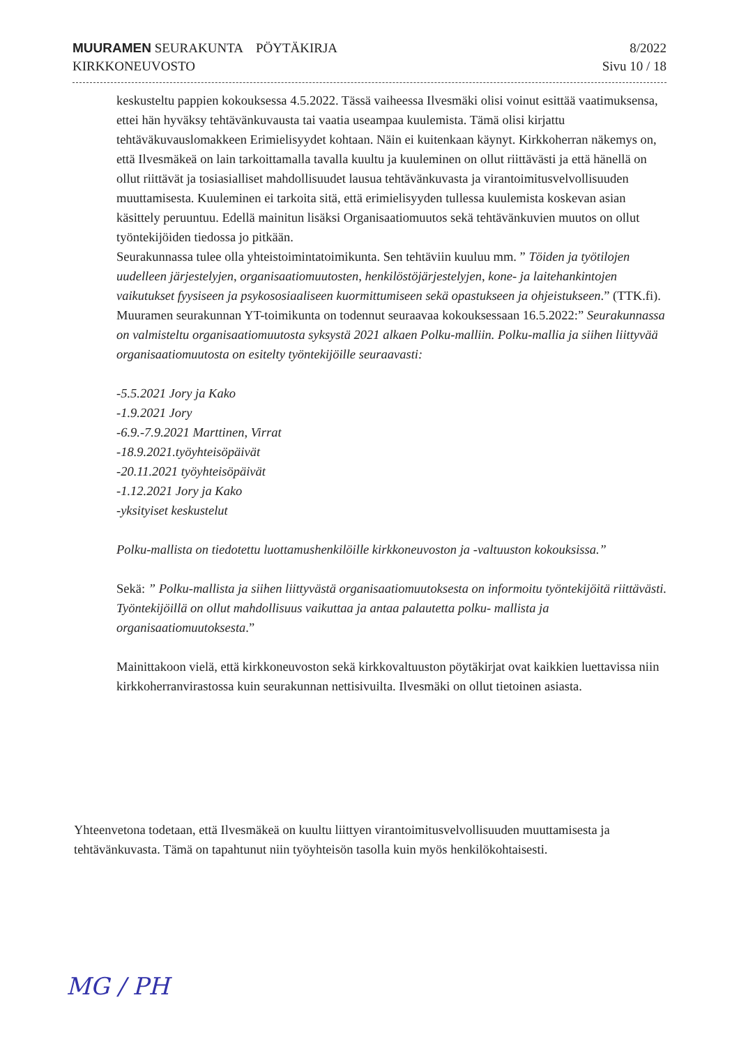MUURAMEN SEURAKUNTA PÖYTÄKIRJA
KIRKKONEUVOSTO
8/2022
Sivu 10 / 18
keskusteltu pappien kokouksessa 4.5.2022. Tässä vaiheessa Ilvesmäki olisi voinut esittää vaatimuksensa, ettei hän hyväksy tehtävänkuvausta tai vaatia useampaa kuulemista. Tämä olisi kirjattu tehtäväkuvauslomakkeen Erimielisyydet kohtaan. Näin ei kuitenkaan käynyt. Kirkkoherran näkemys on, että Ilvesmäkeä on lain tarkoittamalla tavalla kuultu ja kuuleminen on ollut riittävästi ja että hänellä on ollut riittävät ja tosiasialliset mahdollisuudet lausua tehtävänkuvasta ja virantoimitusvelvollisuuden muuttamisesta. Kuuleminen ei tarkoita sitä, että erimielisyyden tullessa kuulemista koskevan asian käsittely peruuntuu. Edellä mainitun lisäksi Organisaatiomuutos sekä tehtävänkuvien muutos on ollut työntekijöiden tiedossa jo pitkään.
Seurakunnassa tulee olla yhteistoimintatoimikunta. Sen tehtäviin kuuluu mm. ” Töiden ja työtilojen uudelleen järjestelyjen, organisaatiomuutosten, henkilöstöjärjestelyjen, kone- ja laitehankintojen vaikutukset fyysiseen ja psykososiaaliseen kuormittumiseen sekä opastukseen ja ohjeistukseen.” (TTK.fi). Muuramen seurakunnan YT-toimikunta on todennut seuraavaa kokouksessaan 16.5.2022:” Seurakunnassa on valmisteltu organisaatiomuutosta syksystä 2021 alkaen Polku-malliin. Polku-mallia ja siihen liittyvää organisaatiomuutosta on esitelty työntekijöille seuraavasti:
-5.5.2021 Jory ja Kako
-1.9.2021 Jory
-6.9.-7.9.2021 Marttinen, Virrat
-18.9.2021.työyhteisöpäivät
-20.11.2021 työyhteisöpäivät
-1.12.2021 Jory ja Kako
-yksityiset keskustelut
Polku-mallista on tiedotettu luottamushenkilöille kirkkoneuvoston ja -valtuuston kokouksissa.”
Sekä: ” Polku-mallista ja siihen liittyvästä organisaatiomuutoksesta on informoitu työntekijöitä riittävästi.
Työntekijöillä on ollut mahdollisuus vaikuttaa ja antaa palautetta polku- mallista ja organisaatiomuutoksesta.”
Mainittakoon vielä, että kirkkoneuvoston sekä kirkkovaltuuston pöytäkirjat ovat kaikkien luettavissa niin kirkkoherranvirastossa kuin seurakunnan nettisivuilta. Ilvesmäki on ollut tietoinen asiasta.
Yhteenvetona todetaan, että Ilvesmäkeä on kuultu liittyen virantoimitusvelvollisuuden muuttamisesta ja tehtävänkuvasta. Tämä on tapahtunut niin työyhteisön tasolla kuin myös henkilökohtaisesti.
MG / PH